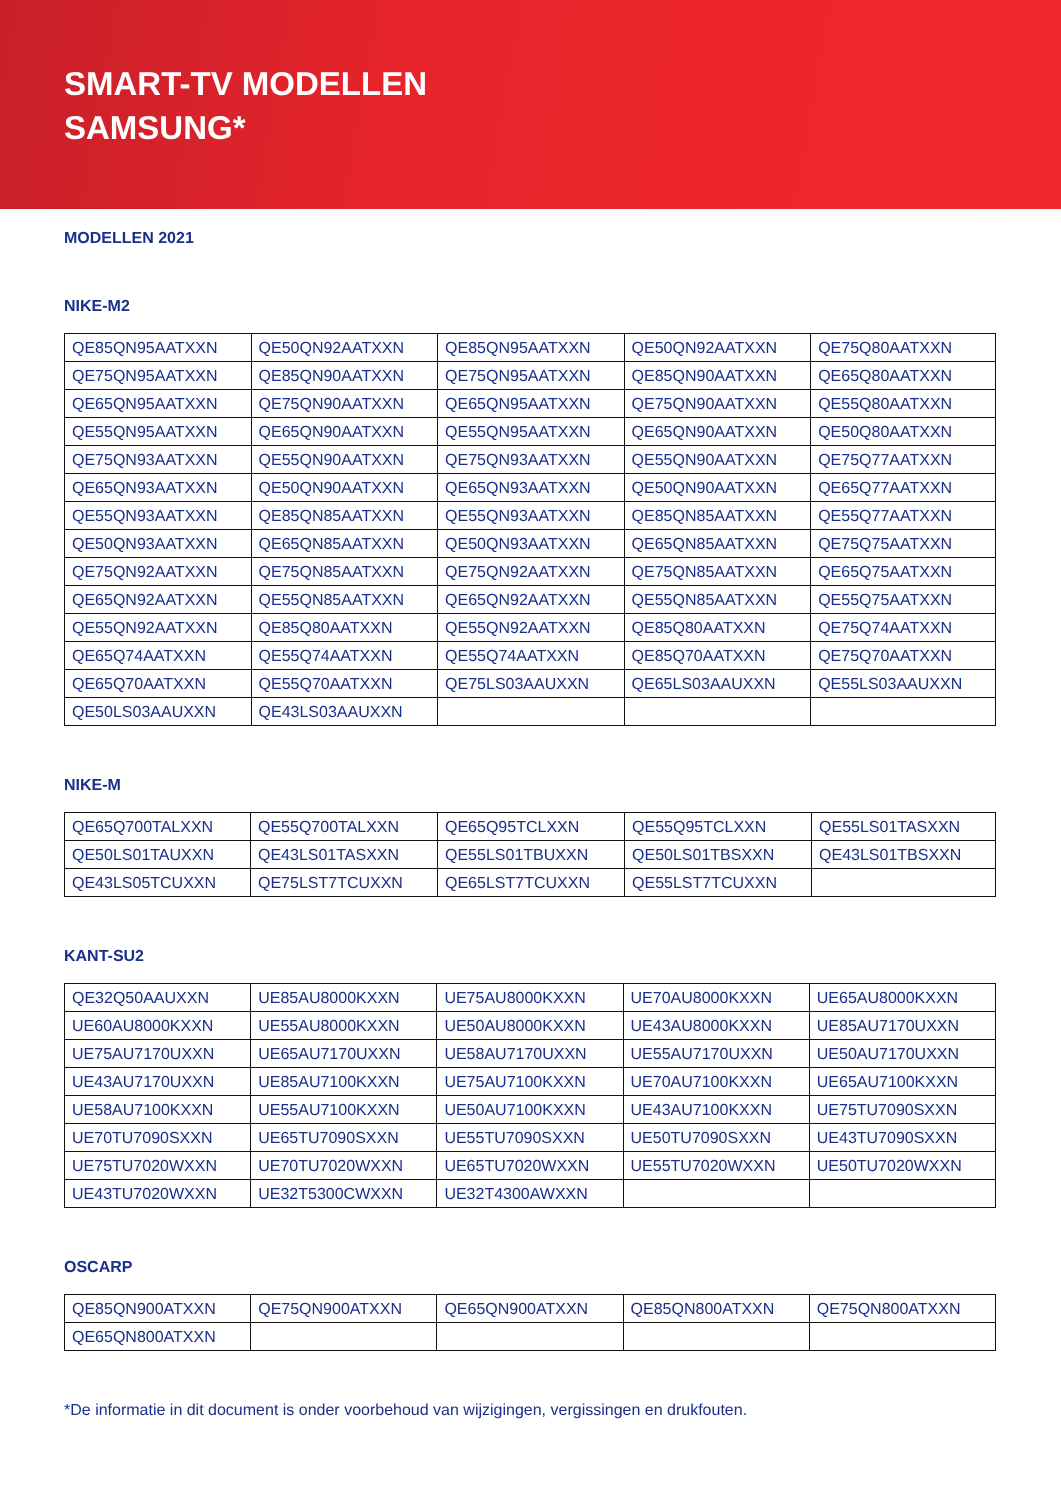SMART-TV MODELLEN
SAMSUNG*
MODELLEN 2021
NIKE-M2
| QE85QN95AATXXN | QE50QN92AATXXN | QE85QN95AATXXN | QE50QN92AATXXN | QE75Q80AATXXN |
| QE75QN95AATXXN | QE85QN90AATXXN | QE75QN95AATXXN | QE85QN90AATXXN | QE65Q80AATXXN |
| QE65QN95AATXXN | QE75QN90AATXXN | QE65QN95AATXXN | QE75QN90AATXXN | QE55Q80AATXXN |
| QE55QN95AATXXN | QE65QN90AATXXN | QE55QN95AATXXN | QE65QN90AATXXN | QE50Q80AATXXN |
| QE75QN93AATXXN | QE55QN90AATXXN | QE75QN93AATXXN | QE55QN90AATXXN | QE75Q77AATXXN |
| QE65QN93AATXXN | QE50QN90AATXXN | QE65QN93AATXXN | QE50QN90AATXXN | QE65Q77AATXXN |
| QE55QN93AATXXN | QE85QN85AATXXN | QE55QN93AATXXN | QE85QN85AATXXN | QE55Q77AATXXN |
| QE50QN93AATXXN | QE65QN85AATXXN | QE50QN93AATXXN | QE65QN85AATXXN | QE75Q75AATXXN |
| QE75QN92AATXXN | QE75QN85AATXXN | QE75QN92AATXXN | QE75QN85AATXXN | QE65Q75AATXXN |
| QE65QN92AATXXN | QE55QN85AATXXN | QE65QN92AATXXN | QE55QN85AATXXN | QE55Q75AATXXN |
| QE55QN92AATXXN | QE85Q80AATXXN | QE55QN92AATXXN | QE85Q80AATXXN | QE75Q74AATXXN |
| QE65Q74AATXXN | QE55Q74AATXXN | QE55Q74AATXXN | QE85Q70AATXXN | QE75Q70AATXXN |
| QE65Q70AATXXN | QE55Q70AATXXN | QE75LS03AAUXXN | QE65LS03AAUXXN | QE55LS03AAUXXN |
| QE50LS03AAUXXN | QE43LS03AAUXXN | | | |
NIKE-M
| QE65Q700TALXXN | QE55Q700TALXXN | QE65Q95TCLXXN | QE55Q95TCLXXN | QE55LS01TASXXN |
| QE50LS01TAUXXN | QE43LS01TASXXN | QE55LS01TBUXXN | QE50LS01TBSXXN | QE43LS01TBSXXN |
| QE43LS05TCUXXN | QE75LST7TCUXXN | QE65LST7TCUXXN | QE55LST7TCUXXN | |
KANT-SU2
| QE32Q50AAUXXN | UE85AU8000KXXN | UE75AU8000KXXN | UE70AU8000KXXN | UE65AU8000KXXN |
| UE60AU8000KXXN | UE55AU8000KXXN | UE50AU8000KXXN | UE43AU8000KXXN | UE85AU7170UXXN |
| UE75AU7170UXXN | UE65AU7170UXXN | UE58AU7170UXXN | UE55AU7170UXXN | UE50AU7170UXXN |
| UE43AU7170UXXN | UE85AU7100KXXN | UE75AU7100KXXN | UE70AU7100KXXN | UE65AU7100KXXN |
| UE58AU7100KXXN | UE55AU7100KXXN | UE50AU7100KXXN | UE43AU7100KXXN | UE75TU7090SXXN |
| UE70TU7090SXXN | UE65TU7090SXXN | UE55TU7090SXXN | UE50TU7090SXXN | UE43TU7090SXXN |
| UE75TU7020WXXN | UE70TU7020WXXN | UE65TU7020WXXN | UE55TU7020WXXN | UE50TU7020WXXN |
| UE43TU7020WXXN | UE32T5300CWXXN | UE32T4300AWXXN | | |
OSCARP
| QE85QN900ATXXN | QE75QN900ATXXN | QE65QN900ATXXN | QE85QN800ATXXN | QE75QN800ATXXN |
| QE65QN800ATXXN | | | | |
*De informatie in dit document is onder voorbehoud van wijzigingen, vergissingen en drukfouten.